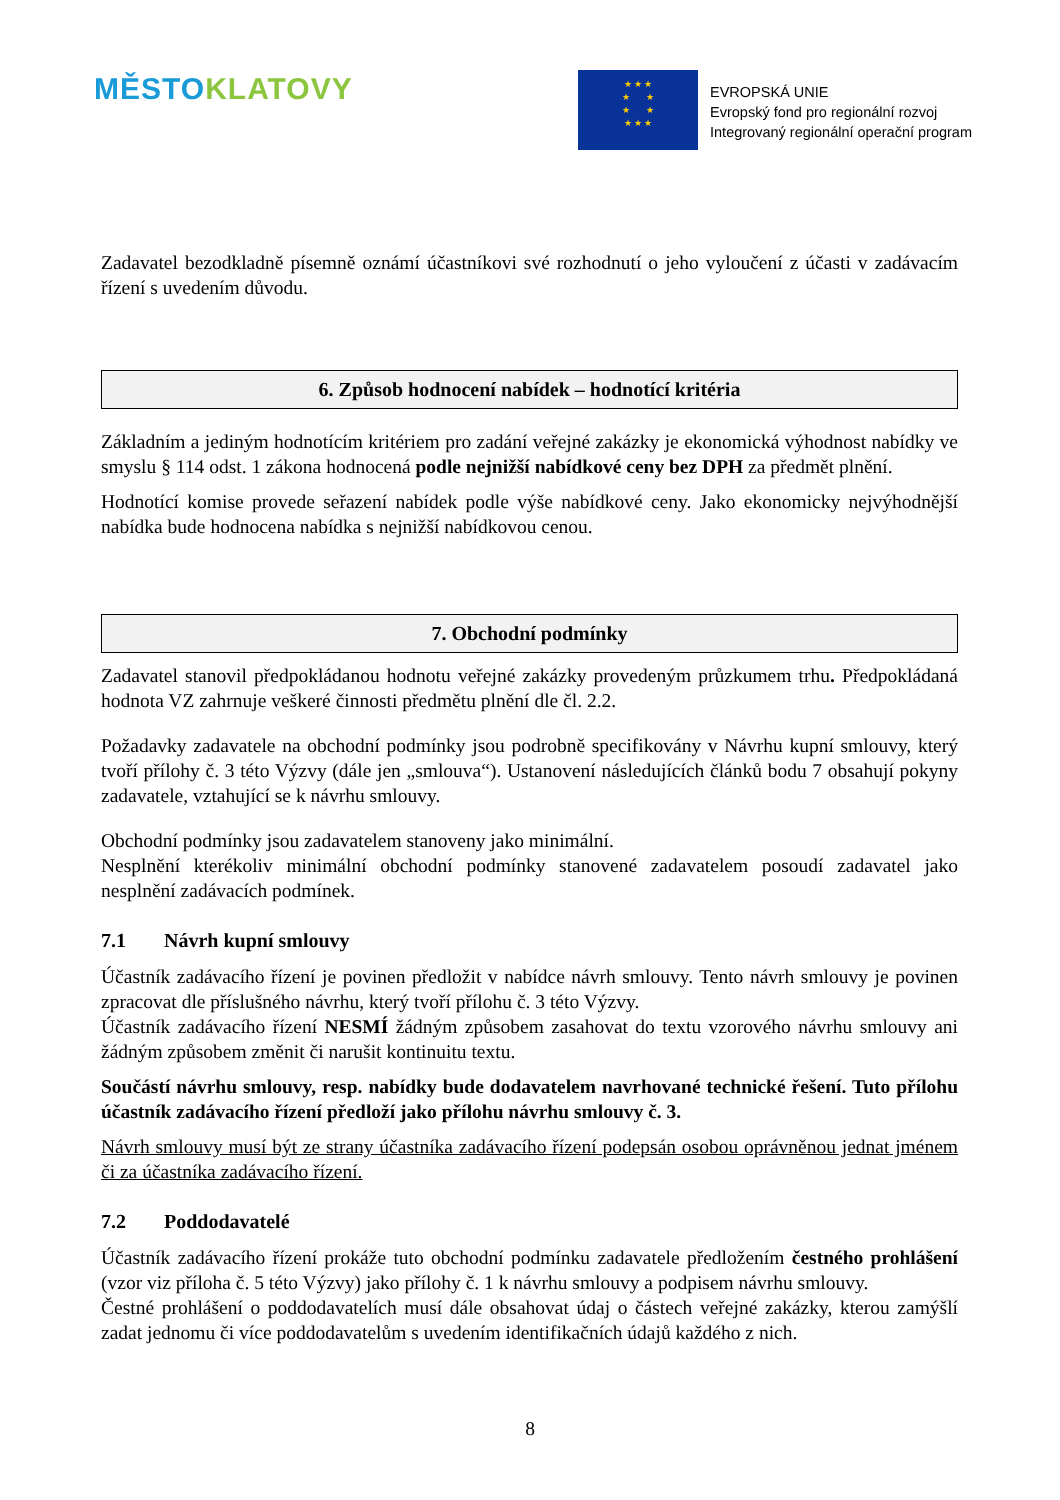MĚSTO KLATOVY
★ ★ ★
★ ★
★ ★
★ ★ ★
EVROPSKÁ UNIE
Evropský fond pro regionální rozvoj
Integrovaný regionální operační program
Zadavatel bezodkladně písemně oznámí účastníkovi své rozhodnutí o jeho vyloučení z účasti v zadávacím řízení s uvedením důvodu.
6. Způsob hodnocení nabídek – hodnotící kritéria
Základním a jediným hodnotícím kritériem pro zadání veřejné zakázky je ekonomická výhodnost nabídky ve smyslu § 114 odst. 1 zákona hodnocená podle nejnižší nabídkové ceny bez DPH za předmět plnění.
Hodnotící komise provede seřazení nabídek podle výše nabídkové ceny. Jako ekonomicky nejvýhodnější nabídka bude hodnocena nabídka s nejnižší nabídkovou cenou.
7. Obchodní podmínky
Zadavatel stanovil předpokládanou hodnotu veřejné zakázky provedeným průzkumem trhu. Předpokládaná hodnota VZ zahrnuje veškeré činnosti předmětu plnění dle čl. 2.2.
Požadavky zadavatele na obchodní podmínky jsou podrobně specifikovány v Návrhu kupní smlouvy, který tvoří přílohy č. 3 této Výzvy (dále jen „smlouva“). Ustanovení následujících článků bodu 7 obsahují pokyny zadavatele, vztahující se k návrhu smlouvy.
Obchodní podmínky jsou zadavatelem stanoveny jako minimální.
Nesplnění kterékoliv minimální obchodní podmínky stanovené zadavatelem posoudí zadavatel jako nesplnění zadávacích podmínek.
7.1 Návrh kupní smlouvy
Účastník zadávacího řízení je povinen předložit v nabídce návrh smlouvy. Tento návrh smlouvy je povinen zpracovat dle příslušného návrhu, který tvoří přílohu č. 3 této Výzvy.
Účastník zadávacího řízení NESMÍ žádným způsobem zasahovat do textu vzorového návrhu smlouvy ani žádným způsobem změnit či narušit kontinuitu textu.
Součástí návrhu smlouvy, resp. nabídky bude dodavatelem navrhované technické řešení. Tuto přílohu účastník zadávacího řízení předloží jako přílohu návrhu smlouvy č. 3.
Návrh smlouvy musí být ze strany účastníka zadávacího řízení podepsán osobou oprávněnou jednat jménem či za účastníka zadávacího řízení.
7.2 Poddodavatelé
Účastník zadávacího řízení prokáže tuto obchodní podmínku zadavatele předložením čestného prohlášení (vzor viz příloha č. 5 této Výzvy) jako přílohy č. 1 k návrhu smlouvy a podpisem návrhu smlouvy.
Čestné prohlášení o poddodavatelích musí dále obsahovat údaj o částech veřejné zakázky, kterou zamýšlí zadat jednomu či více poddodavatelům s uvedením identifikačních údajů každého z nich.
8